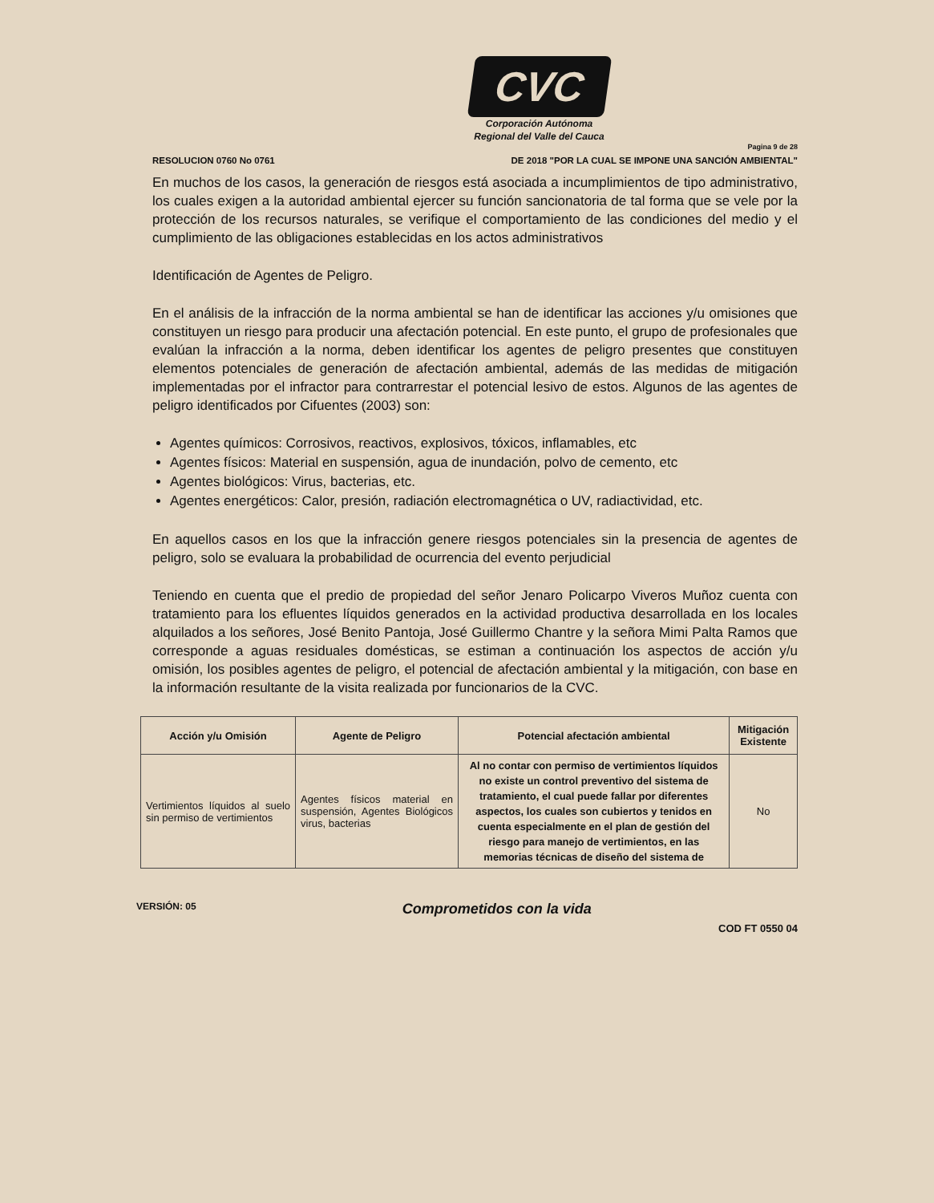CVC
Corporación Autónoma
Regional del Valle del Cauca
Pagina 9 de 28
RESOLUCION 0760 No 0761 DE 2018 "POR LA CUAL SE IMPONE UNA SANCIÓN AMBIENTAL"
En muchos de los casos, la generación de riesgos está asociada a incumplimientos de tipo administrativo, los cuales exigen a la autoridad ambiental ejercer su función sancionatoria de tal forma que se vele por la protección de los recursos naturales, se verifique el comportamiento de las condiciones del medio y el cumplimiento de las obligaciones establecidas en los actos administrativos
Identificación de Agentes de Peligro.
En el análisis de la infracción de la norma ambiental se han de identificar las acciones y/u omisiones que constituyen un riesgo para producir una afectación potencial. En este punto, el grupo de profesionales que evalúan la infracción a la norma, deben identificar los agentes de peligro presentes que constituyen elementos potenciales de generación de afectación ambiental, además de las medidas de mitigación implementadas por el infractor para contrarrestar el potencial lesivo de estos. Algunos de las agentes de peligro identificados por Cifuentes (2003) son:
Agentes químicos: Corrosivos, reactivos, explosivos, tóxicos, inflamables, etc
Agentes físicos: Material en suspensión, agua de inundación, polvo de cemento, etc
Agentes biológicos: Virus, bacterias, etc.
Agentes energéticos: Calor, presión, radiación electromagnética o UV, radiactividad, etc.
En aquellos casos en los que la infracción genere riesgos potenciales sin la presencia de agentes de peligro, solo se evaluara la probabilidad de ocurrencia del evento perjudicial
Teniendo en cuenta que el predio de propiedad del señor Jenaro Policarpo Viveros Muñoz cuenta con tratamiento para los efluentes líquidos generados en la actividad productiva desarrollada en los locales alquilados a los señores, José Benito Pantoja, José Guillermo Chantre y la señora Mimi Palta Ramos que corresponde a aguas residuales domésticas, se estiman a continuación los aspectos de acción y/u omisión, los posibles agentes de peligro, el potencial de afectación ambiental y la mitigación, con base en la información resultante de la visita realizada por funcionarios de la CVC.
| Acción y/u Omisión | Agente de Peligro | Potencial afectación ambiental | Mitigación Existente |
| --- | --- | --- | --- |
| Vertimientos líquidos al suelo sin permiso de vertimientos | Agentes físicos material en suspensión, Agentes Biológicos virus, bacterias | Al no contar con permiso de vertimientos líquidos no existe un control preventivo del sistema de tratamiento, el cual puede fallar por diferentes aspectos, los cuales son cubiertos y tenidos en cuenta especialmente en el plan de gestión del riesgo para manejo de vertimientos, en las memorias técnicas de diseño del sistema de | No |
VERSIÓN: 05 Comprometidos con la vida
COD FT 0550 04